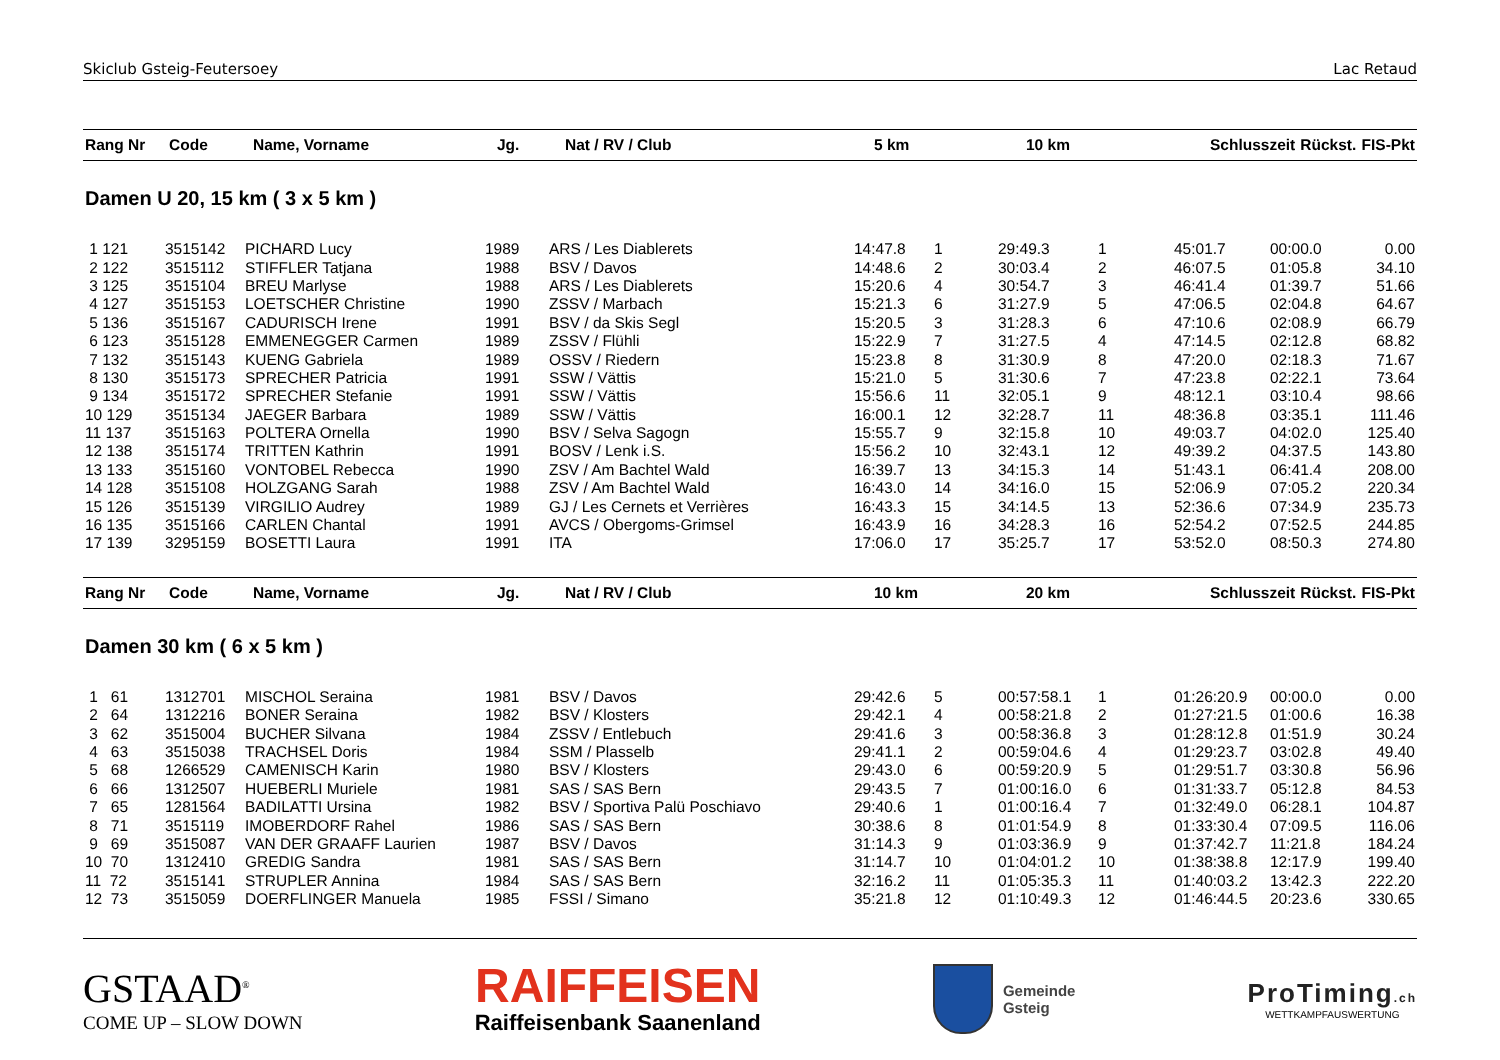Skiclub Gsteig-Feutersoey Lac Retaud
| Rang Nr | Code | Name, Vorname | Jg. | Nat / RV / Club | 5 km | | 10 km | | Schlusszeit | Rückst. | FIS-Pkt |
| --- | --- | --- | --- | --- | --- | --- | --- | --- | --- | --- | --- |
Damen U 20, 15 km ( 3 x 5 km )
| 1 121 | 3515142 | PICHARD Lucy | 1989 | ARS / Les Diablerets | 14:47.8 | 1 | 29:49.3 | 1 | 45:01.7 | 00:00.0 | 0.00 |
| 2 122 | 3515112 | STIFFLER Tatjana | 1988 | BSV / Davos | 14:48.6 | 2 | 30:03.4 | 2 | 46:07.5 | 01:05.8 | 34.10 |
| 3 125 | 3515104 | BREU Marlyse | 1988 | ARS / Les Diablerets | 15:20.6 | 4 | 30:54.7 | 3 | 46:41.4 | 01:39.7 | 51.66 |
| 4 127 | 3515153 | LOETSCHER Christine | 1990 | ZSSV / Marbach | 15:21.3 | 6 | 31:27.9 | 5 | 47:06.5 | 02:04.8 | 64.67 |
| 5 136 | 3515167 | CADURISCH Irene | 1991 | BSV / da Skis Segl | 15:20.5 | 3 | 31:28.3 | 6 | 47:10.6 | 02:08.9 | 66.79 |
| 6 123 | 3515128 | EMMENEGGER Carmen | 1989 | ZSSV / Flühli | 15:22.9 | 7 | 31:27.5 | 4 | 47:14.5 | 02:12.8 | 68.82 |
| 7 132 | 3515143 | KUENG Gabriela | 1989 | OSSV / Riedern | 15:23.8 | 8 | 31:30.9 | 8 | 47:20.0 | 02:18.3 | 71.67 |
| 8 130 | 3515173 | SPRECHER Patricia | 1991 | SSW / Vättis | 15:21.0 | 5 | 31:30.6 | 7 | 47:23.8 | 02:22.1 | 73.64 |
| 9 134 | 3515172 | SPRECHER Stefanie | 1991 | SSW / Vättis | 15:56.6 | 11 | 32:05.1 | 9 | 48:12.1 | 03:10.4 | 98.66 |
| 10 129 | 3515134 | JAEGER Barbara | 1989 | SSW / Vättis | 16:00.1 | 12 | 32:28.7 | 11 | 48:36.8 | 03:35.1 | 111.46 |
| 11 137 | 3515163 | POLTERA Ornella | 1990 | BSV / Selva Sagogn | 15:55.7 | 9 | 32:15.8 | 10 | 49:03.7 | 04:02.0 | 125.40 |
| 12 138 | 3515174 | TRITTEN Kathrin | 1991 | BOSV / Lenk i.S. | 15:56.2 | 10 | 32:43.1 | 12 | 49:39.2 | 04:37.5 | 143.80 |
| 13 133 | 3515160 | VONTOBEL Rebecca | 1990 | ZSV / Am Bachtel Wald | 16:39.7 | 13 | 34:15.3 | 14 | 51:43.1 | 06:41.4 | 208.00 |
| 14 128 | 3515108 | HOLZGANG Sarah | 1988 | ZSV / Am Bachtel Wald | 16:43.0 | 14 | 34:16.0 | 15 | 52:06.9 | 07:05.2 | 220.34 |
| 15 126 | 3515139 | VIRGILIO Audrey | 1989 | GJ / Les Cernets et Verrières | 16:43.3 | 15 | 34:14.5 | 13 | 52:36.6 | 07:34.9 | 235.73 |
| 16 135 | 3515166 | CARLEN Chantal | 1991 | AVCS / Obergoms-Grimsel | 16:43.9 | 16 | 34:28.3 | 16 | 52:54.2 | 07:52.5 | 244.85 |
| 17 139 | 3295159 | BOSETTI Laura | 1991 | ITA | 17:06.0 | 17 | 35:25.7 | 17 | 53:52.0 | 08:50.3 | 274.80 |
| Rang Nr | Code | Name, Vorname | Jg. | Nat / RV / Club | 10 km | | 20 km | | Schlusszeit | Rückst. | FIS-Pkt |
| --- | --- | --- | --- | --- | --- | --- | --- | --- | --- | --- | --- |
Damen 30 km ( 6 x 5 km )
| 1 61 | 1312701 | MISCHOL Seraina | 1981 | BSV / Davos | 29:42.6 | 5 | 00:57:58.1 | 1 | 01:26:20.9 | 00:00.0 | 0.00 |
| 2 64 | 1312216 | BONER Seraina | 1982 | BSV / Klosters | 29:42.1 | 4 | 00:58:21.8 | 2 | 01:27:21.5 | 01:00.6 | 16.38 |
| 3 62 | 3515004 | BUCHER Silvana | 1984 | ZSSV / Entlebuch | 29:41.6 | 3 | 00:58:36.8 | 3 | 01:28:12.8 | 01:51.9 | 30.24 |
| 4 63 | 3515038 | TRACHSEL Doris | 1984 | SSM / Plasselb | 29:41.1 | 2 | 00:59:04.6 | 4 | 01:29:23.7 | 03:02.8 | 49.40 |
| 5 68 | 1266529 | CAMENISCH Karin | 1980 | BSV / Klosters | 29:43.0 | 6 | 00:59:20.9 | 5 | 01:29:51.7 | 03:30.8 | 56.96 |
| 6 66 | 1312507 | HUEBERLI Muriele | 1981 | SAS / SAS Bern | 29:43.5 | 7 | 01:00:16.0 | 6 | 01:31:33.7 | 05:12.8 | 84.53 |
| 7 65 | 1281564 | BADILATTI Ursina | 1982 | BSV / Sportiva Palü Poschiavo | 29:40.6 | 1 | 01:00:16.4 | 7 | 01:32:49.0 | 06:28.1 | 104.87 |
| 8 71 | 3515119 | IMOBERDORF Rahel | 1986 | SAS / SAS Bern | 30:38.6 | 8 | 01:01:54.9 | 8 | 01:33:30.4 | 07:09.5 | 116.06 |
| 9 69 | 3515087 | VAN DER GRAAFF Laurien | 1987 | BSV / Davos | 31:14.3 | 9 | 01:03:36.9 | 9 | 01:37:42.7 | 11:21.8 | 184.24 |
| 10 70 | 1312410 | GREDIG Sandra | 1981 | SAS / SAS Bern | 31:14.7 | 10 | 01:04:01.2 | 10 | 01:38:38.8 | 12:17.9 | 199.40 |
| 11 72 | 3515141 | STRUPLER Annina | 1984 | SAS / SAS Bern | 32:16.2 | 11 | 01:05:35.3 | 11 | 01:40:03.2 | 13:42.3 | 222.20 |
| 12 73 | 3515059 | DOERFLINGER Manuela | 1985 | FSSI / Simano | 35:21.8 | 12 | 01:10:49.3 | 12 | 01:46:44.5 | 20:23.6 | 330.65 |
GSTAAD<sup>®</sup>
COME UP – SLOW DOWN
RAIFFEISEN
Raiffeisenbank Saanenland
Gemeinde
Gsteig
ProTiming.ch
WETTKAMPFAUSWERTUNG